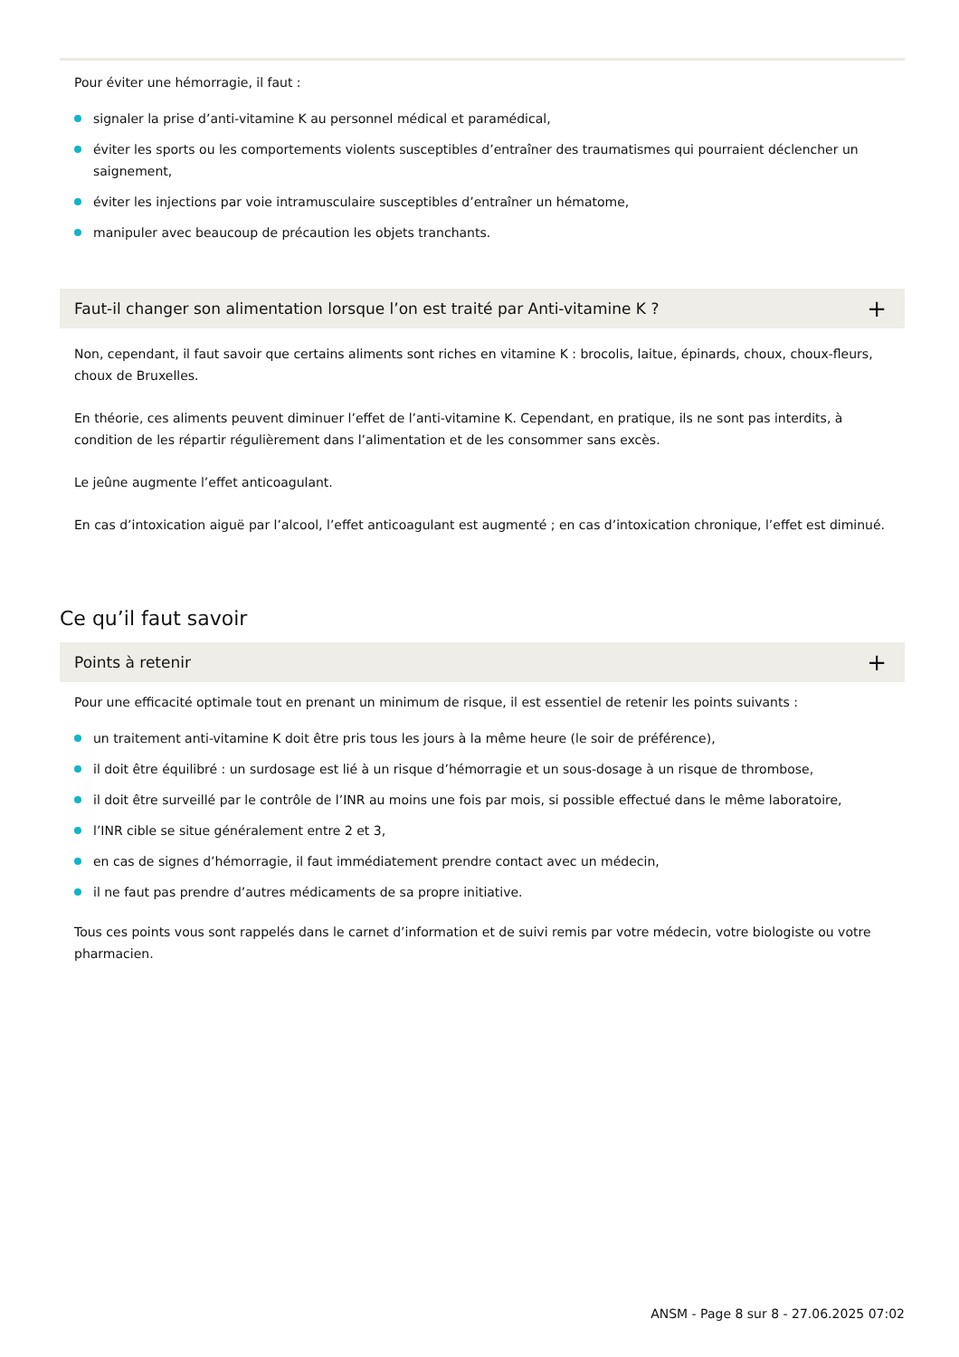Pour éviter une hémorragie, il faut :
signaler la prise d’anti-vitamine K au personnel médical et paramédical,
éviter les sports ou les comportements violents susceptibles d’entraîner des traumatismes qui pourraient déclencher un saignement,
éviter les injections par voie intramusculaire susceptibles d’entraîner un hématome,
manipuler avec beaucoup de précaution les objets tranchants.
Faut-il changer son alimentation lorsque l’on est traité par Anti-vitamine K ? +
Non, cependant, il faut savoir que certains aliments sont riches en vitamine K : brocolis, laitue, épinards, choux, choux-fleurs, choux de Bruxelles.
En théorie, ces aliments peuvent diminuer l’effet de l’anti-vitamine K. Cependant, en pratique, ils ne sont pas interdits, à condition de les répartir régulièrement dans l’alimentation et de les consommer sans excès.
Le jeûne augmente l’effet anticoagulant.
En cas d’intoxication aiguë par l’alcool, l’effet anticoagulant est augmenté ; en cas d’intoxication chronique, l’effet est diminué.
Ce qu’il faut savoir
Points à retenir +
Pour une efficacité optimale tout en prenant un minimum de risque, il est essentiel de retenir les points suivants :
un traitement anti-vitamine K doit être pris tous les jours à la même heure (le soir de préférence),
il doit être équilibré : un surdosage est lié à un risque d’hémorragie et un sous-dosage à un risque de thrombose,
il doit être surveillé par le contrôle de l’INR au moins une fois par mois, si possible effectué dans le même laboratoire,
l’INR cible se situe généralement entre 2 et 3,
en cas de signes d’hémorragie, il faut immédiatement prendre contact avec un médecin,
il ne faut pas prendre d’autres médicaments de sa propre initiative.
Tous ces points vous sont rappelés dans le carnet d’information et de suivi remis par votre médecin, votre biologiste ou votre pharmacien.
ANSM - Page 8 sur 8 - 27.06.2025 07:02